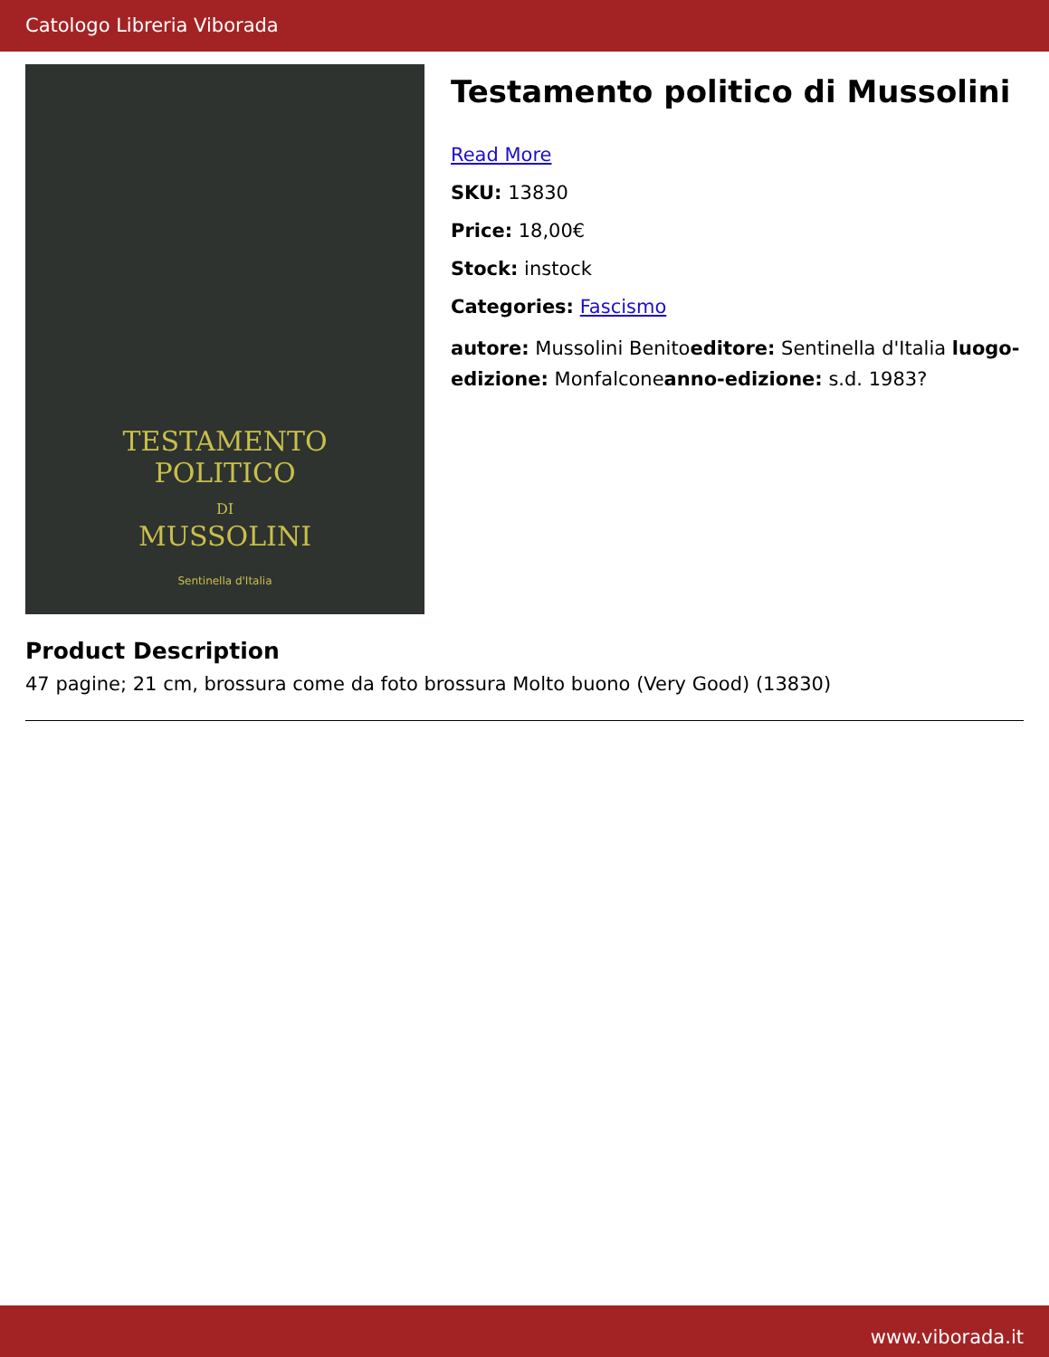Catologo Libreria Viborada
TESTAMENTO
POLITICO
DI
MUSSOLINI
Sentinella d'Italia
Testamento politico di Mussolini
Read More
SKU: 13830
Price: 18,00€
Stock: instock
Categories: Fascismo
autore: Mussolini Benitoeditore: Sentinella d'Italia luogo-edizione: Monfalconeanno-edizione: s.d. 1983?
Product Description
47 pagine; 21 cm, brossura come da foto brossura Molto buono (Very Good) (13830)
www.viborada.it